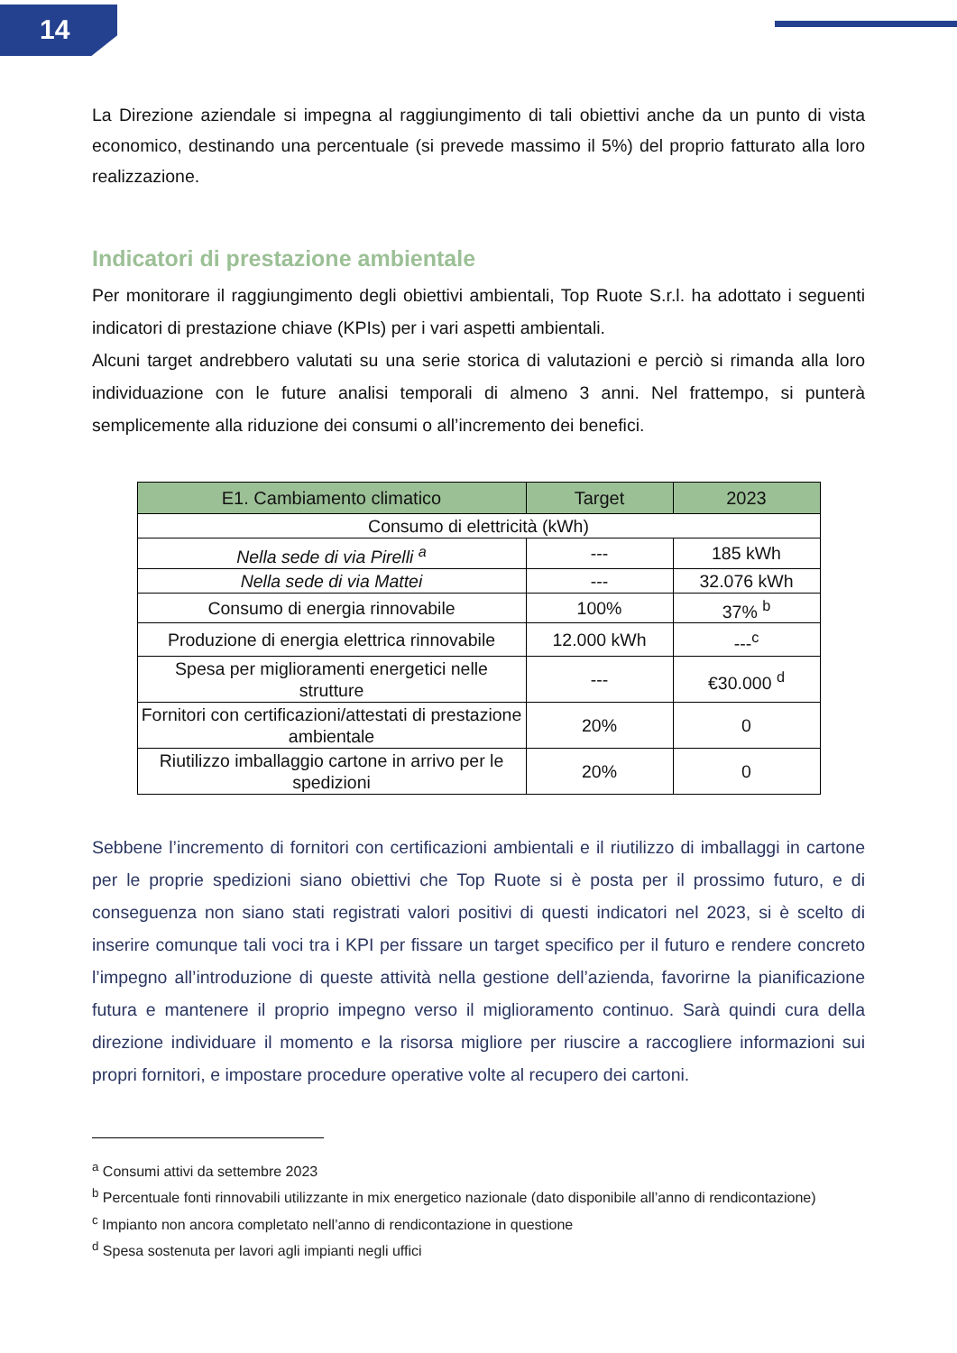14
La Direzione aziendale si impegna al raggiungimento di tali obiettivi anche da un punto di vista economico, destinando una percentuale (si prevede massimo il 5%) del proprio fatturato alla loro realizzazione.
Indicatori di prestazione ambientale
Per monitorare il raggiungimento degli obiettivi ambientali, Top Ruote S.r.l. ha adottato i seguenti indicatori di prestazione chiave (KPIs) per i vari aspetti ambientali.
Alcuni target andrebbero valutati su una serie storica di valutazioni e perciò si rimanda alla loro individuazione con le future analisi temporali di almeno 3 anni. Nel frattempo, si punterà semplicemente alla riduzione dei consumi o all’incremento dei benefici.
| E1. Cambiamento climatico | Target | 2023 |
| --- | --- | --- |
| Consumo di elettricità (kWh) | | |
| Nella sede di via Pirelli <sup>a</sup> | --- | 185 kWh |
| Nella sede di via Mattei | --- | 32.076 kWh |
| Consumo di energia rinnovabile | 100% | 37% <sup>b</sup> |
| Produzione di energia elettrica rinnovabile | 12.000 kWh | ---<sup>c</sup> |
| Spesa per miglioramenti energetici nelle strutture | --- | €30.000 <sup>d</sup> |
| Fornitori con certificazioni/attestati di prestazione ambientale | 20% | 0 |
| Riutilizzo imballaggio cartone in arrivo per le spedizioni | 20% | 0 |
Sebbene l’incremento di fornitori con certificazioni ambientali e il riutilizzo di imballaggi in cartone per le proprie spedizioni siano obiettivi che Top Ruote si è posta per il prossimo futuro, e di conseguenza non siano stati registrati valori positivi di questi indicatori nel 2023, si è scelto di inserire comunque tali voci tra i KPI per fissare un target specifico per il futuro e rendere concreto l’impegno all’introduzione di queste attività nella gestione dell’azienda, favorirne la pianificazione futura e mantenere il proprio impegno verso il miglioramento continuo. Sarà quindi cura della direzione individuare il momento e la risorsa migliore per riuscire a raccogliere informazioni sui propri fornitori, e impostare procedure operative volte al recupero dei cartoni.
<sup>a</sup> Consumi attivi da settembre 2023
<sup>b</sup> Percentuale fonti rinnovabili utilizzante in mix energetico nazionale (dato disponibile all’anno di rendicontazione)
<sup>c</sup> Impianto non ancora completato nell’anno di rendicontazione in questione
<sup>d</sup> Spesa sostenuta per lavori agli impianti negli uffici